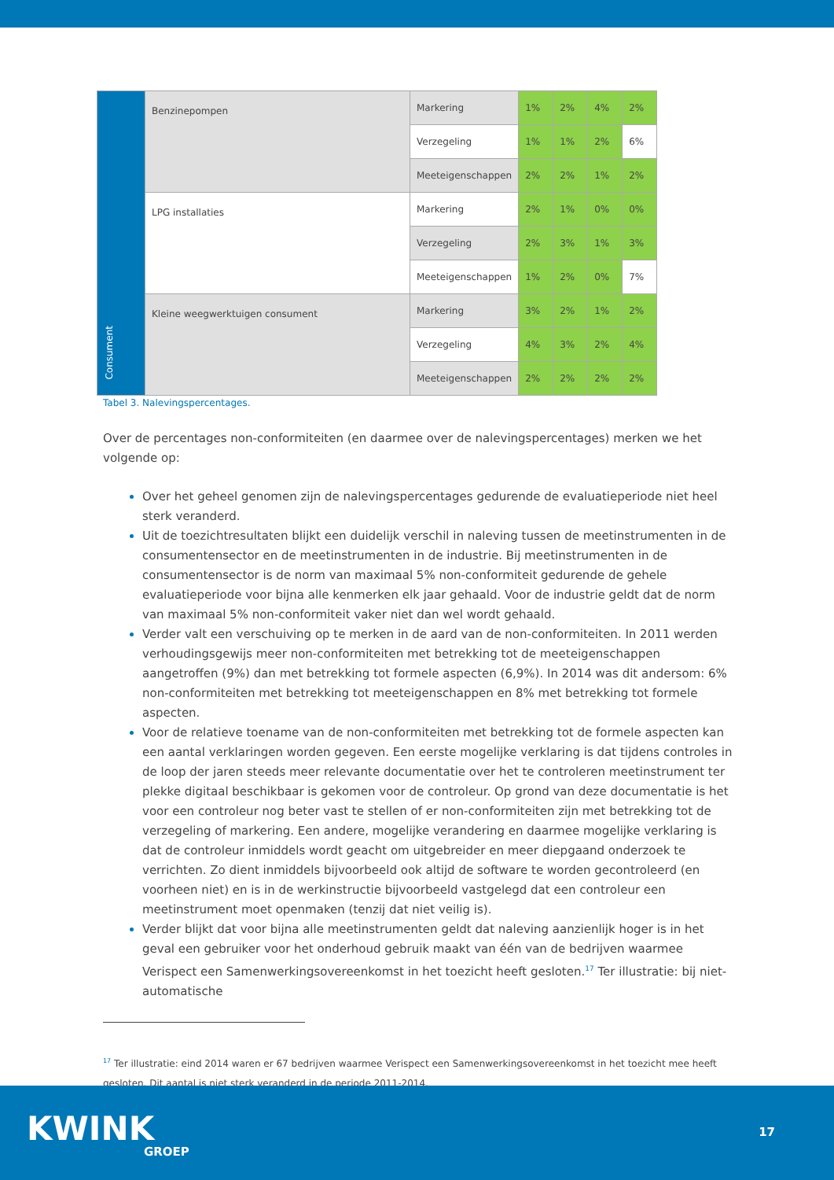| Consument | Benzinepompen | Markering | 1% | 2% | 4% | 2% |
| | | Verzegeling | 1% | 1% | 2% | 6% |
| | | Meeteigenschappen | 2% | 2% | 1% | 2% |
| | LPG installaties | Markering | 2% | 1% | 0% | 0% |
| | | Verzegeling | 2% | 3% | 1% | 3% |
| | | Meeteigenschappen | 1% | 2% | 0% | 7% |
| | Kleine weegwerktuigen consument | Markering | 3% | 2% | 1% | 2% |
| | | Verzegeling | 4% | 3% | 2% | 4% |
| | | Meeteigenschappen | 2% | 2% | 2% | 2% |
Tabel 3. Nalevingspercentages.
Over de percentages non-conformiteiten (en daarmee over de nalevingspercentages) merken we het volgende op:
Over het geheel genomen zijn de nalevingspercentages gedurende de evaluatieperiode niet heel sterk veranderd.
Uit de toezichtresultaten blijkt een duidelijk verschil in naleving tussen de meetinstrumenten in de consumentensector en de meetinstrumenten in de industrie. Bij meetinstrumenten in de consumentensector is de norm van maximaal 5% non-conformiteit gedurende de gehele evaluatieperiode voor bijna alle kenmerken elk jaar gehaald. Voor de industrie geldt dat de norm van maximaal 5% non-conformiteit vaker niet dan wel wordt gehaald.
Verder valt een verschuiving op te merken in de aard van de non-conformiteiten. In 2011 werden verhoudingsgewijs meer non-conformiteiten met betrekking tot de meeteigenschappen aangetroffen (9%) dan met betrekking tot formele aspecten (6,9%). In 2014 was dit andersom: 6% non-conformiteiten met betrekking tot meeteigenschappen en 8% met betrekking tot formele aspecten.
Voor de relatieve toename van de non-conformiteiten met betrekking tot de formele aspecten kan een aantal verklaringen worden gegeven. Een eerste mogelijke verklaring is dat tijdens controles in de loop der jaren steeds meer relevante documentatie over het te controleren meetinstrument ter plekke digitaal beschikbaar is gekomen voor de controleur. Op grond van deze documentatie is het voor een controleur nog beter vast te stellen of er non-conformiteiten zijn met betrekking tot de verzegeling of markering. Een andere, mogelijke verandering en daarmee mogelijke verklaring is dat de controleur inmiddels wordt geacht om uitgebreider en meer diepgaand onderzoek te verrichten. Zo dient inmiddels bijvoorbeeld ook altijd de software te worden gecontroleerd (en voorheen niet) en is in de werkinstructie bijvoorbeeld vastgelegd dat een controleur een meetinstrument moet openmaken (tenzij dat niet veilig is).
Verder blijkt dat voor bijna alle meetinstrumenten geldt dat naleving aanzienlijk hoger is in het geval een gebruiker voor het onderhoud gebruik maakt van één van de bedrijven waarmee Verispect een Samenwerkingsovereenkomst in het toezicht heeft gesloten.<sup>17</sup> Ter illustratie: bij niet-automatische
<sup>17</sup> Ter illustratie: eind 2014 waren er 67 bedrijven waarmee Verispect een Samenwerkingsovereenkomst in het toezicht mee heeft gesloten. Dit aantal is niet sterk veranderd in de periode 2011-2014.
KWINK
GROEP
17